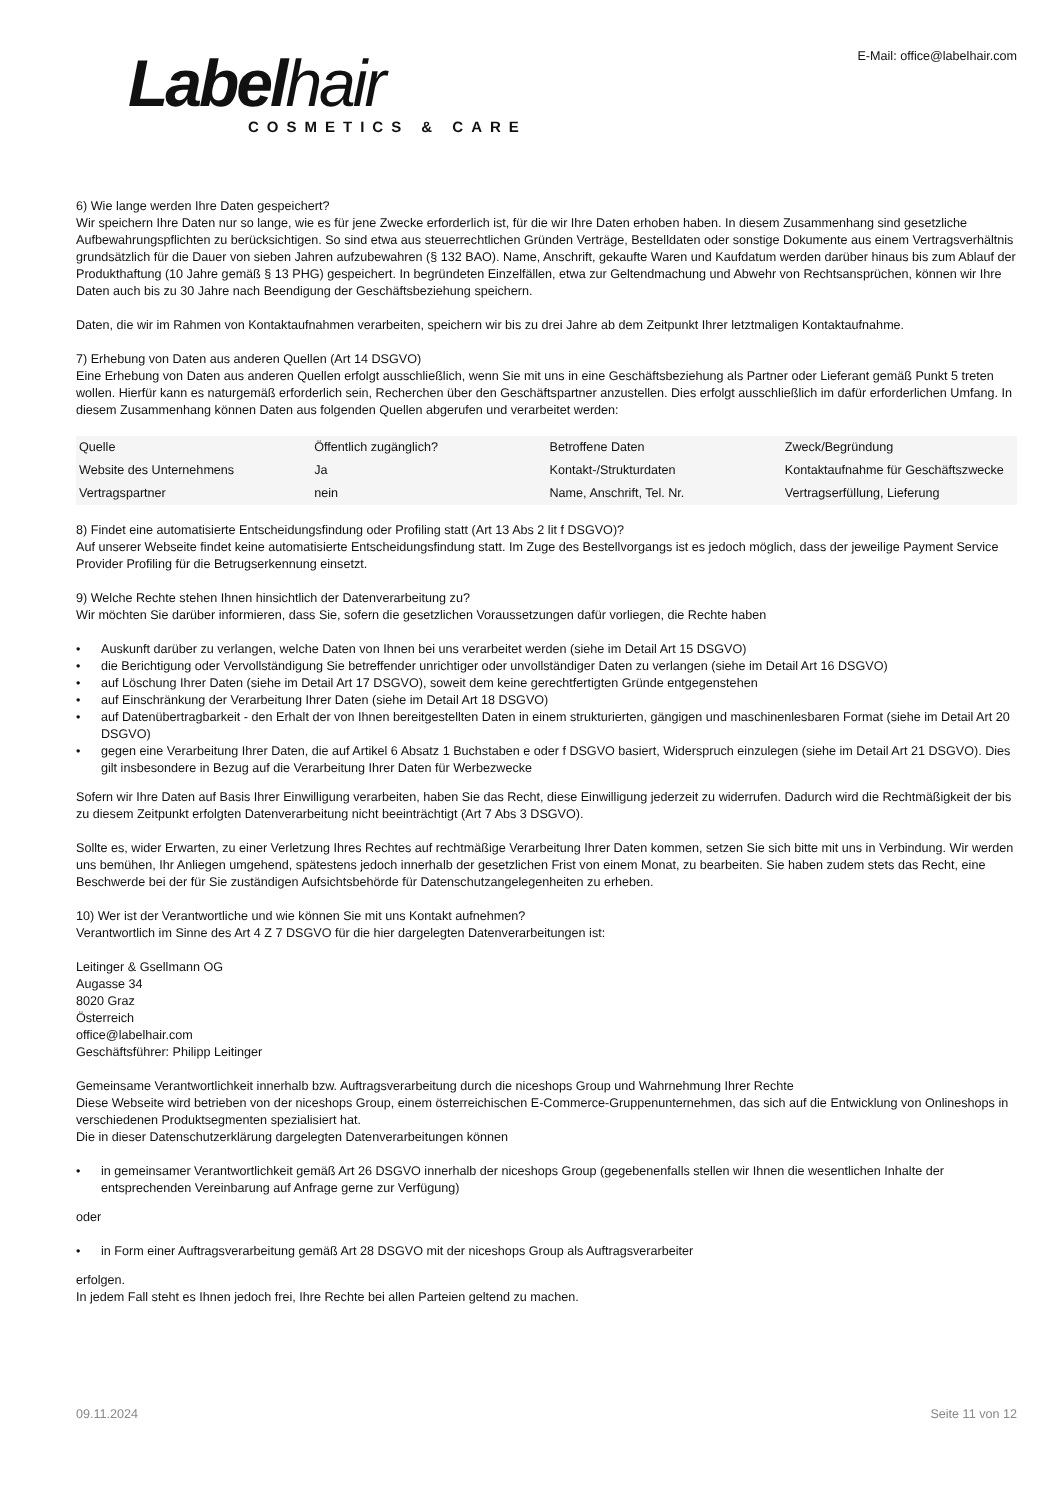Labelhair
COSMETICS & CARE
E-Mail: office@labelhair.com
6) Wie lange werden Ihre Daten gespeichert?
Wir speichern Ihre Daten nur so lange, wie es für jene Zwecke erforderlich ist, für die wir Ihre Daten erhoben haben. In diesem Zusammenhang sind gesetzliche Aufbewahrungspflichten zu berücksichtigen. So sind etwa aus steuerrechtlichen Gründen Verträge, Bestelldaten oder sonstige Dokumente aus einem Vertragsverhältnis grundsätzlich für die Dauer von sieben Jahren aufzubewahren (§ 132 BAO). Name, Anschrift, gekaufte Waren und Kaufdatum werden darüber hinaus bis zum Ablauf der Produkthaftung (10 Jahre gemäß § 13 PHG) gespeichert. In begründeten Einzelfällen, etwa zur Geltendmachung und Abwehr von Rechtsansprüchen, können wir Ihre Daten auch bis zu 30 Jahre nach Beendigung der Geschäftsbeziehung speichern.
Daten, die wir im Rahmen von Kontaktaufnahmen verarbeiten, speichern wir bis zu drei Jahre ab dem Zeitpunkt Ihrer letztmaligen Kontaktaufnahme.
7) Erhebung von Daten aus anderen Quellen (Art 14 DSGVO)
Eine Erhebung von Daten aus anderen Quellen erfolgt ausschließlich, wenn Sie mit uns in eine Geschäftsbeziehung als Partner oder Lieferant gemäß Punkt 5 treten wollen. Hierfür kann es naturgemäß erforderlich sein, Recherchen über den Geschäftspartner anzustellen. Dies erfolgt ausschließlich im dafür erforderlichen Umfang. In diesem Zusammenhang können Daten aus folgenden Quellen abgerufen und verarbeitet werden:
| Quelle | Öffentlich zugänglich? | Betroffene Daten | Zweck/Begründung |
| --- | --- | --- | --- |
| Website des Unternehmens | Ja | Kontakt-/Strukturdaten | Kontaktaufnahme für Geschäftszwecke |
| Vertragspartner | nein | Name, Anschrift, Tel. Nr. | Vertragserfüllung, Lieferung |
8) Findet eine automatisierte Entscheidungsfindung oder Profiling statt (Art 13 Abs 2 lit f DSGVO)?
Auf unserer Webseite findet keine automatisierte Entscheidungsfindung statt. Im Zuge des Bestellvorgangs ist es jedoch möglich, dass der jeweilige Payment Service Provider Profiling für die Betrugserkennung einsetzt.
9) Welche Rechte stehen Ihnen hinsichtlich der Datenverarbeitung zu?
Wir möchten Sie darüber informieren, dass Sie, sofern die gesetzlichen Voraussetzungen dafür vorliegen, die Rechte haben
• Auskunft darüber zu verlangen, welche Daten von Ihnen bei uns verarbeitet werden (siehe im Detail Art 15 DSGVO)
• die Berichtigung oder Vervollständigung Sie betreffender unrichtiger oder unvollständiger Daten zu verlangen (siehe im Detail Art 16 DSGVO)
• auf Löschung Ihrer Daten (siehe im Detail Art 17 DSGVO), soweit dem keine gerechtfertigten Gründe entgegenstehen
• auf Einschränkung der Verarbeitung Ihrer Daten (siehe im Detail Art 18 DSGVO)
• auf Datenübertragbarkeit - den Erhalt der von Ihnen bereitgestellten Daten in einem strukturierten, gängigen und maschinenlesbaren Format (siehe im Detail Art 20 DSGVO)
• gegen eine Verarbeitung Ihrer Daten, die auf Artikel 6 Absatz 1 Buchstaben e oder f DSGVO basiert, Widerspruch einzulegen (siehe im Detail Art 21 DSGVO). Dies gilt insbesondere in Bezug auf die Verarbeitung Ihrer Daten für Werbezwecke
Sofern wir Ihre Daten auf Basis Ihrer Einwilligung verarbeiten, haben Sie das Recht, diese Einwilligung jederzeit zu widerrufen. Dadurch wird die Rechtmäßigkeit der bis zu diesem Zeitpunkt erfolgten Datenverarbeitung nicht beeinträchtigt (Art 7 Abs 3 DSGVO).
Sollte es, wider Erwarten, zu einer Verletzung Ihres Rechtes auf rechtmäßige Verarbeitung Ihrer Daten kommen, setzen Sie sich bitte mit uns in Verbindung. Wir werden uns bemühen, Ihr Anliegen umgehend, spätestens jedoch innerhalb der gesetzlichen Frist von einem Monat, zu bearbeiten. Sie haben zudem stets das Recht, eine Beschwerde bei der für Sie zuständigen Aufsichtsbehörde für Datenschutzangelegenheiten zu erheben.
10) Wer ist der Verantwortliche und wie können Sie mit uns Kontakt aufnehmen?
Verantwortlich im Sinne des Art 4 Z 7 DSGVO für die hier dargelegten Datenverarbeitungen ist:
Leitinger & Gsellmann OG
Augasse 34
8020 Graz
Österreich
office@labelhair.com
Geschäftsführer: Philipp Leitinger
Gemeinsame Verantwortlichkeit innerhalb bzw. Auftragsverarbeitung durch die niceshops Group und Wahrnehmung Ihrer Rechte
Diese Webseite wird betrieben von der niceshops Group, einem österreichischen E-Commerce-Gruppenunternehmen, das sich auf die Entwicklung von Onlineshops in verschiedenen Produktsegmenten spezialisiert hat.
Die in dieser Datenschutzerklärung dargelegten Datenverarbeitungen können
• in gemeinsamer Verantwortlichkeit gemäß Art 26 DSGVO innerhalb der niceshops Group (gegebenenfalls stellen wir Ihnen die wesentlichen Inhalte der entsprechenden Vereinbarung auf Anfrage gerne zur Verfügung)
oder
• in Form einer Auftragsverarbeitung gemäß Art 28 DSGVO mit der niceshops Group als Auftragsverarbeiter
erfolgen.
In jedem Fall steht es Ihnen jedoch frei, Ihre Rechte bei allen Parteien geltend zu machen.
09.11.2024 Seite 11 von 12